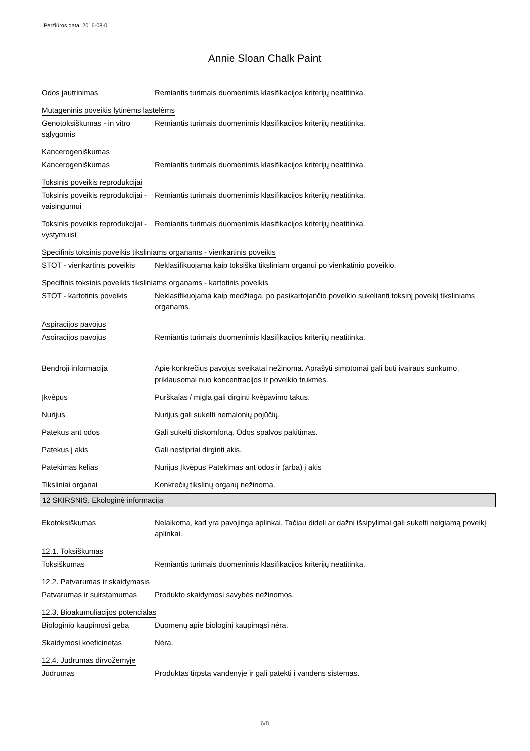Peržiūros data: 2016-08-01
Annie Sloan Chalk Paint
Odos jautrinimas Remiantis turimais duomenimis klasifikacijos kriterijų neatitinka.
Mutageninis poveikis lytinėms ląstelėms
Genotoksiškumas - in vitro sąlygomis
Remiantis turimais duomenimis klasifikacijos kriterijų neatitinka.
Kancerogeniškumas
Kancerogeniškumas Remiantis turimais duomenimis klasifikacijos kriterijų neatitinka.
Toksinis poveikis reprodukcijai
Toksinis poveikis reprodukcijai - vaisingumui
Remiantis turimais duomenimis klasifikacijos kriterijų neatitinka.
Toksinis poveikis reprodukcijai - vystymuisi
Remiantis turimais duomenimis klasifikacijos kriterijų neatitinka.
Specifinis toksinis poveikis tiksliniams organams - vienkartinis poveikis
STOT - vienkartinis poveikis
Neklasifikuojama kaip toksiška tiksliniam organui po vienkatinio poveikio.
Specifinis toksinis poveikis tiksliniams organams - kartotinis poveikis
STOT - kartotinis poveikis
Neklasifikuojama kaip medžiaga, po pasikartojančio poveikio sukelianti toksinį poveikį tiksliniams organams.
Aspiracijos pavojus
Asoiracijos pavojus Remiantis turimais duomenimis klasifikacijos kriterijų neatitinka.
Bendroji informacija Apie konkrečius pavojus sveikatai nežinoma. Aprašyti simptomai gali būti įvairaus sunkumo, priklausomai nuo koncentracijos ir poveikio trukmės.
Įkvėpus Purškalas / migla gali dirginti kvėpavimo takus.
Nurijus Nurijus gali sukelti nemalonių pojūčių.
Patekus ant odos Gali sukelti diskomfortą. Odos spalvos pakitimas.
Patekus į akis Gali nestipriai dirginti akis.
Patekimas kelias Nurijus Įkvėpus Patekimas ant odos ir (arba) į akis
Tiksliniai organai Konkrečių tikslinų organų nežinoma.
12 SKIRSNIS. Ekologinė informacija
Ekotoksiškumas Nelaikoma, kad yra pavojinga aplinkai. Tačiau dideli ar dažni išsipylimai gali sukelti neigiamą poveikį aplinkai.
12.1. Toksiškumas
Toksiškumas Remiantis turimais duomenimis klasifikacijos kriterijų neatitinka.
12.2. Patvarumas ir skaidymasis
Patvarumas ir suirstamumas
Produkto skaidymosi savybės nežinomos.
12.3. Bioakumuliacijos potencialas
Biologinio kaupimosi geba Duomenų apie biologinį kaupimąsi nėra.
Skaidymosi koeficinetas Nėra.
12.4. Judrumas dirvožemyje
Judrumas Produktas tirpsta vandenyje ir gali patekti į vandens sistemas.
6/8